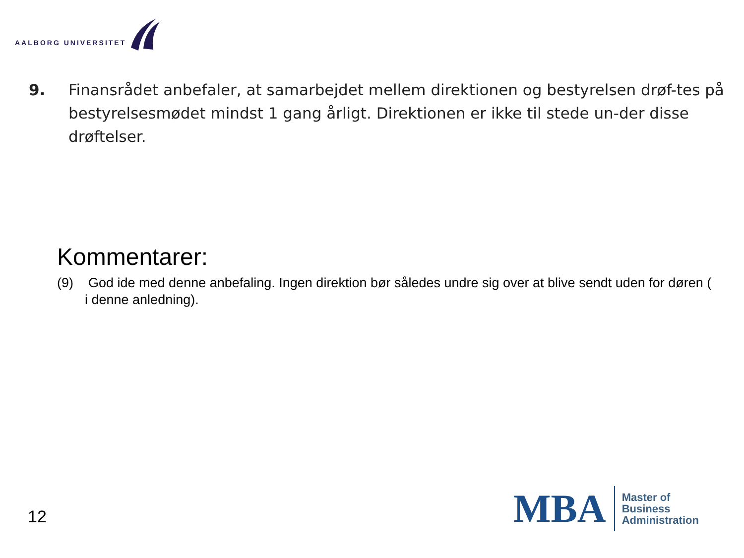AALBORG UNIVERSITET
9. Finansrådet anbefaler, at samarbejdet mellem direktionen og bestyrelsen drøf-tes på bestyrelsesmødet mindst 1 gang årligt. Direktionen er ikke til stede un-der disse drøftelser.
Kommentarer:
(9) God ide med denne anbefaling. Ingen direktion bør således undre sig over at blive sendt uden for døren ( i denne anledning).
12
MBA
Master of
Business
Administration